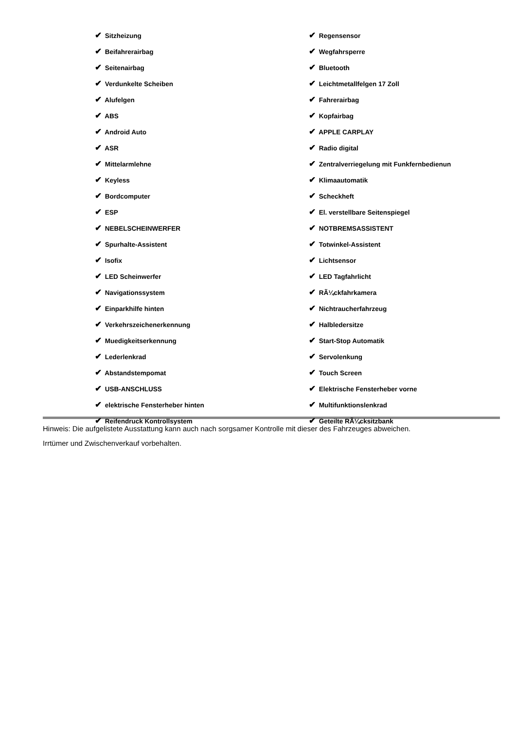| ✔ Sitzheizung | ✔ Regensensor |
| ✔ Beifahrerairbag | ✔ Wegfahrsperre |
| ✔ Seitenairbag | ✔ Bluetooth |
| ✔ Verdunkelte Scheiben | ✔ Leichtmetallfelgen 17 Zoll |
| ✔ Alufelgen | ✔ Fahrerairbag |
| ✔ ABS | ✔ Kopfairbag |
| ✔ Android Auto | ✔ APPLE CARPLAY |
| ✔ ASR | ✔ Radio digital |
| ✔ Mittelarmlehne | ✔ Zentralverriegelung mit Funkfernbedienun |
| ✔ Keyless | ✔ Klimaautomatik |
| ✔ Bordcomputer | ✔ Scheckheft |
| ✔ ESP | ✔ El. verstellbare Seitenspiegel |
| ✔ NEBELSCHEINWERFER | ✔ NOTBREMSASSISTENT |
| ✔ Spurhalte-Assistent | ✔ Totwinkel-Assistent |
| ✔ Isofix | ✔ Lichtsensor |
| ✔ LED Scheinwerfer | ✔ LED Tagfahrlicht |
| ✔ Navigationssystem | ✔ RÃ¼ckfahrkamera |
| ✔ Einparkhilfe hinten | ✔ Nichtraucherfahrzeug |
| ✔ Verkehrszeichenerkennung | ✔ Halbledersitze |
| ✔ Muedigkeitserkennung | ✔ Start-Stop Automatik |
| ✔ Lederlenkrad | ✔ Servolenkung |
| ✔ Abstandstempomat | ✔ Touch Screen |
| ✔ USB-ANSCHLUSS | ✔ Elektrische Fensterheber vorne |
| ✔ elektrische Fensterheber hinten | ✔ Multifunktionslenkrad |
| ✔ Reifendruck Kontrollsystem | ✔ Geteilte RÃ¼cksitzbank |
Hinweis: Die aufgelistete Ausstattung kann auch nach sorgsamer Kontrolle mit dieser des Fahrzeuges abweichen. Irrtümer und Zwischenverkauf vorbehalten.